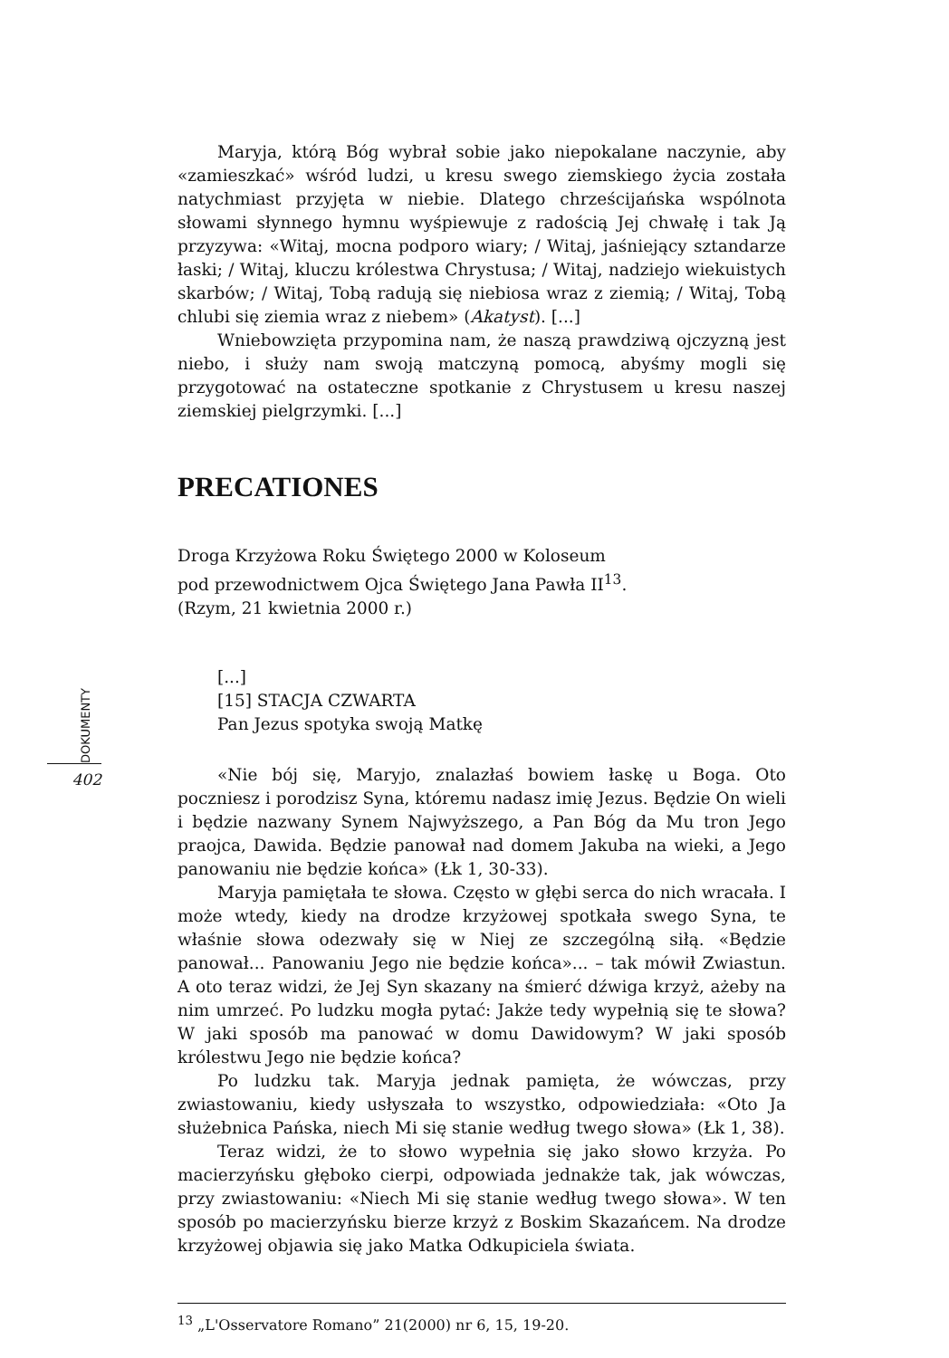DOKUMENTY
402
Maryja, którą Bóg wybrał sobie jako niepokalane naczynie, aby «zamieszkać» wśród ludzi, u kresu swego ziemskiego życia została natychmiast przyjęta w niebie. Dlatego chrześcijańska wspólnota słowami słynnego hymnu wyśpiewuje z radością Jej chwałę i tak Ją przyzywa: «Witaj, mocna podporo wiary; / Witaj, jaśniejący sztandarze łaski; / Witaj, kluczu królestwa Chrystusa; / Witaj, nadziejo wiekuistych skarbów; / Witaj, Tobą radują się niebiosa wraz z ziemią; / Witaj, Tobą chlubi się ziemia wraz z niebem» (Akatyst). [...]
Wniebowzięta przypomina nam, że naszą prawdziwą ojczyzną jest niebo, i służy nam swoją matczyną pomocą, abyśmy mogli się przygotować na ostateczne spotkanie z Chrystusem u kresu naszej ziemskiej pielgrzymki. [...]
PRECATIONES
Droga Krzyżowa Roku Świętego 2000 w Koloseum
pod przewodnictwem Ojca Świętego Jana Pawła II<sup>13</sup>.
(Rzym, 21 kwietnia 2000 r.)
[...]
[15] STACJA CZWARTA
Pan Jezus spotyka swoją Matkę
«Nie bój się, Maryjo, znalazłaś bowiem łaskę u Boga. Oto poczniesz i porodzisz Syna, któremu nadasz imię Jezus. Będzie On wieli i będzie nazwany Synem Najwyższego, a Pan Bóg da Mu tron Jego praojca, Dawida. Będzie panował nad domem Jakuba na wieki, a Jego panowaniu nie będzie końca» (Łk 1, 30-33).
Maryja pamiętała te słowa. Często w głębi serca do nich wracała. I może wtedy, kiedy na drodze krzyżowej spotkała swego Syna, te właśnie słowa odezwały się w Niej ze szczególną siłą. «Będzie panował... Panowaniu Jego nie będzie końca»... – tak mówił Zwiastun. A oto teraz widzi, że Jej Syn skazany na śmierć dźwiga krzyż, ażeby na nim umrzeć. Po ludzku mogła pytać: Jakże tedy wypełnią się te słowa? W jaki sposób ma panować w domu Dawidowym? W jaki sposób królestwu Jego nie będzie końca?
Po ludzku tak. Maryja jednak pamięta, że wówczas, przy zwiastowaniu, kiedy usłyszała to wszystko, odpowiedziała: «Oto Ja służebnica Pańska, niech Mi się stanie według twego słowa» (Łk 1, 38).
Teraz widzi, że to słowo wypełnia się jako słowo krzyża. Po macierzyńsku głęboko cierpi, odpowiada jednakże tak, jak wówczas, przy zwiastowaniu: «Niech Mi się stanie według twego słowa». W ten sposób po macierzyńsku bierze krzyż z Boskim Skazańcem. Na drodze krzyżowej objawia się jako Matka Odkupiciela świata.
<sup>13</sup> „L'Osservatore Romano” 21(2000) nr 6, 15, 19-20.